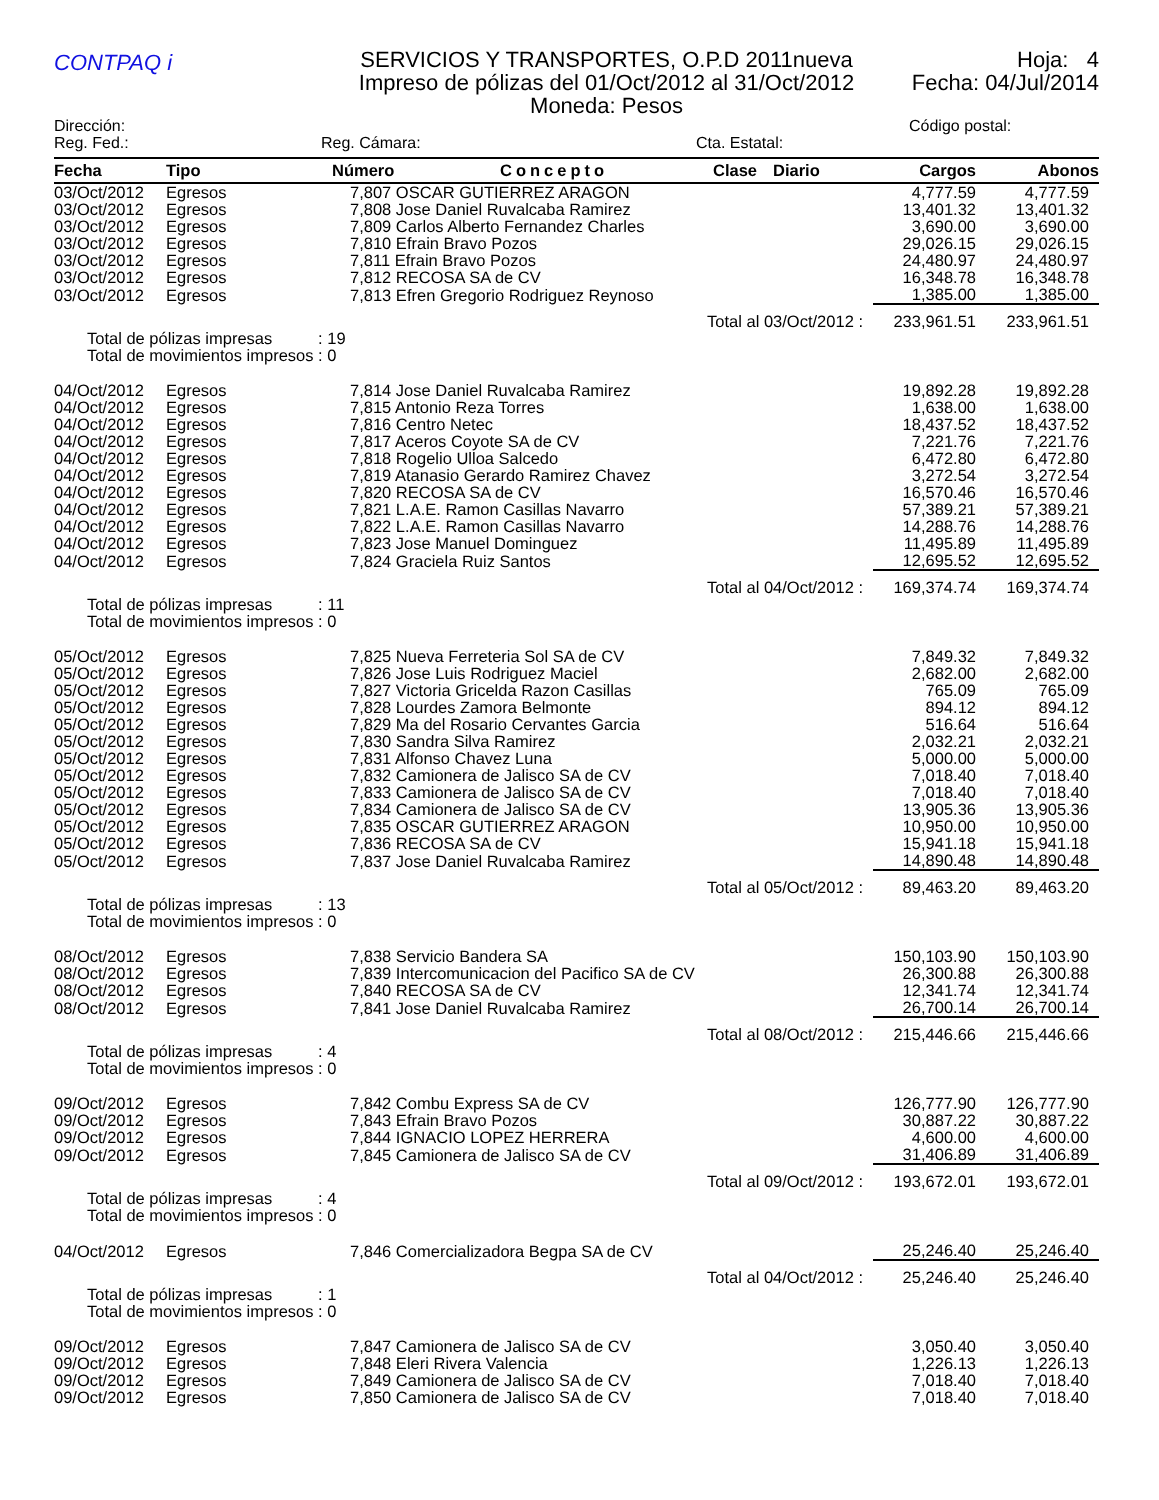CONTPAQ i
SERVICIOS Y TRANSPORTES, O.P.D 2011nueva
Impreso de pólizas del 01/Oct/2012 al 31/Oct/2012
Moneda: Pesos
Hoja: 4
Fecha: 04/Jul/2014
Dirección: Código postal:
Reg. Fed.: Reg. Cámara: Cta. Estatal:
| Fecha | Tipo | Número | Concepto | Clase | Diario | Cargos | Abonos |
| --- | --- | --- | --- | --- | --- | --- | --- |
| 03/Oct/2012 | Egresos | 7,807 OSCAR GUTIERREZ ARAGON | | | | 4,777.59 | 4,777.59 |
| 03/Oct/2012 | Egresos | 7,808 Jose Daniel Ruvalcaba Ramirez | | | | 13,401.32 | 13,401.32 |
| 03/Oct/2012 | Egresos | 7,809 Carlos Alberto Fernandez Charles | | | | 3,690.00 | 3,690.00 |
| 03/Oct/2012 | Egresos | 7,810 Efrain Bravo Pozos | | | | 29,026.15 | 29,026.15 |
| 03/Oct/2012 | Egresos | 7,811 Efrain Bravo Pozos | | | | 24,480.97 | 24,480.97 |
| 03/Oct/2012 | Egresos | 7,812 RECOSA SA de CV | | | | 16,348.78 | 16,348.78 |
| 03/Oct/2012 | Egresos | 7,813 Efren Gregorio Rodriguez Reynoso | | | | 1,385.00 | 1,385.00 |
| Total al 03/Oct/2012 : | | | | | | 233,961.51 | 233,961.51 |
| Total de pólizas impresas : 19 Total de movimientos impresos : 0 | | | | | | | |
| 04/Oct/2012 | Egresos | 7,814 Jose Daniel Ruvalcaba Ramirez | | | | 19,892.28 | 19,892.28 |
| 04/Oct/2012 | Egresos | 7,815 Antonio Reza Torres | | | | 1,638.00 | 1,638.00 |
| 04/Oct/2012 | Egresos | 7,816 Centro Netec | | | | 18,437.52 | 18,437.52 |
| 04/Oct/2012 | Egresos | 7,817 Aceros Coyote SA de CV | | | | 7,221.76 | 7,221.76 |
| 04/Oct/2012 | Egresos | 7,818 Rogelio Ulloa Salcedo | | | | 6,472.80 | 6,472.80 |
| 04/Oct/2012 | Egresos | 7,819 Atanasio Gerardo Ramirez Chavez | | | | 3,272.54 | 3,272.54 |
| 04/Oct/2012 | Egresos | 7,820 RECOSA SA de CV | | | | 16,570.46 | 16,570.46 |
| 04/Oct/2012 | Egresos | 7,821 L.A.E. Ramon Casillas Navarro | | | | 57,389.21 | 57,389.21 |
| 04/Oct/2012 | Egresos | 7,822 L.A.E. Ramon Casillas Navarro | | | | 14,288.76 | 14,288.76 |
| 04/Oct/2012 | Egresos | 7,823 Jose Manuel Dominguez | | | | 11,495.89 | 11,495.89 |
| 04/Oct/2012 | Egresos | 7,824 Graciela Ruiz Santos | | | | 12,695.52 | 12,695.52 |
| Total al 04/Oct/2012 : | | | | | | 169,374.74 | 169,374.74 |
| Total de pólizas impresas : 11 Total de movimientos impresos : 0 | | | | | | | |
| 05/Oct/2012 | Egresos | 7,825 Nueva Ferreteria Sol SA de CV | | | | 7,849.32 | 7,849.32 |
| 05/Oct/2012 | Egresos | 7,826 Jose Luis Rodriguez Maciel | | | | 2,682.00 | 2,682.00 |
| 05/Oct/2012 | Egresos | 7,827 Victoria Gricelda Razon Casillas | | | | 765.09 | 765.09 |
| 05/Oct/2012 | Egresos | 7,828 Lourdes Zamora Belmonte | | | | 894.12 | 894.12 |
| 05/Oct/2012 | Egresos | 7,829 Ma del Rosario Cervantes Garcia | | | | 516.64 | 516.64 |
| 05/Oct/2012 | Egresos | 7,830 Sandra Silva Ramirez | | | | 2,032.21 | 2,032.21 |
| 05/Oct/2012 | Egresos | 7,831 Alfonso Chavez Luna | | | | 5,000.00 | 5,000.00 |
| 05/Oct/2012 | Egresos | 7,832 Camionera de Jalisco SA de CV | | | | 7,018.40 | 7,018.40 |
| 05/Oct/2012 | Egresos | 7,833 Camionera de Jalisco SA de CV | | | | 7,018.40 | 7,018.40 |
| 05/Oct/2012 | Egresos | 7,834 Camionera de Jalisco SA de CV | | | | 13,905.36 | 13,905.36 |
| 05/Oct/2012 | Egresos | 7,835 OSCAR GUTIERREZ ARAGON | | | | 10,950.00 | 10,950.00 |
| 05/Oct/2012 | Egresos | 7,836 RECOSA SA de CV | | | | 15,941.18 | 15,941.18 |
| 05/Oct/2012 | Egresos | 7,837 Jose Daniel Ruvalcaba Ramirez | | | | 14,890.48 | 14,890.48 |
| Total al 05/Oct/2012 : | | | | | | 89,463.20 | 89,463.20 |
| Total de pólizas impresas : 13 Total de movimientos impresos : 0 | | | | | | | |
| 08/Oct/2012 | Egresos | 7,838 Servicio Bandera SA | | | | 150,103.90 | 150,103.90 |
| 08/Oct/2012 | Egresos | 7,839 Intercomunicacion del Pacifico SA de CV | | | | 26,300.88 | 26,300.88 |
| 08/Oct/2012 | Egresos | 7,840 RECOSA SA de CV | | | | 12,341.74 | 12,341.74 |
| 08/Oct/2012 | Egresos | 7,841 Jose Daniel Ruvalcaba Ramirez | | | | 26,700.14 | 26,700.14 |
| Total al 08/Oct/2012 : | | | | | | 215,446.66 | 215,446.66 |
| Total de pólizas impresas : 4 Total de movimientos impresos : 0 | | | | | | | |
| 09/Oct/2012 | Egresos | 7,842 Combu Express SA de CV | | | | 126,777.90 | 126,777.90 |
| 09/Oct/2012 | Egresos | 7,843 Efrain Bravo Pozos | | | | 30,887.22 | 30,887.22 |
| 09/Oct/2012 | Egresos | 7,844 IGNACIO LOPEZ HERRERA | | | | 4,600.00 | 4,600.00 |
| 09/Oct/2012 | Egresos | 7,845 Camionera de Jalisco SA de CV | | | | 31,406.89 | 31,406.89 |
| Total al 09/Oct/2012 : | | | | | | 193,672.01 | 193,672.01 |
| Total de pólizas impresas : 4 Total de movimientos impresos : 0 | | | | | | | |
| 04/Oct/2012 | Egresos | 7,846 Comercializadora Begpa SA de CV | | | | 25,246.40 | 25,246.40 |
| Total al 04/Oct/2012 : | | | | | | 25,246.40 | 25,246.40 |
| Total de pólizas impresas : 1 Total de movimientos impresos : 0 | | | | | | | |
| 09/Oct/2012 | Egresos | 7,847 Camionera de Jalisco SA de CV | | | | 3,050.40 | 3,050.40 |
| 09/Oct/2012 | Egresos | 7,848 Eleri Rivera Valencia | | | | 1,226.13 | 1,226.13 |
| 09/Oct/2012 | Egresos | 7,849 Camionera de Jalisco SA de CV | | | | 7,018.40 | 7,018.40 |
| 09/Oct/2012 | Egresos | 7,850 Camionera de Jalisco SA de CV | | | | 7,018.40 | 7,018.40 |